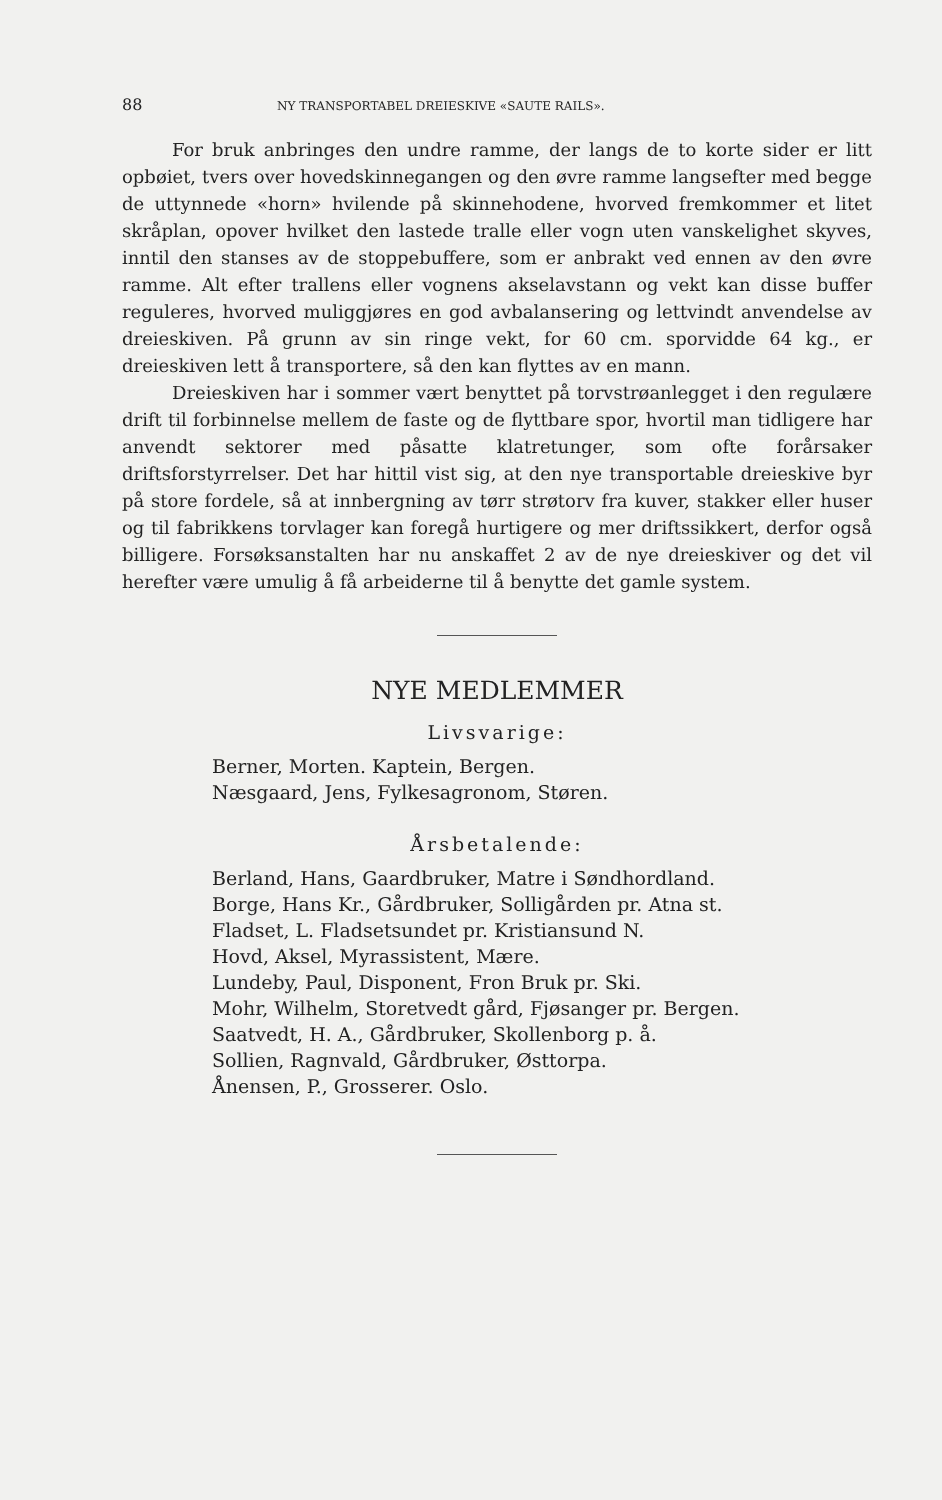88 NY TRANSPORTABEL DREIESKIVE «SAUTE RAILS».
For bruk anbringes den undre ramme, der langs de to korte sider er litt opbøiet, tvers over hovedskinnegangen og den øvre ramme langsefter med begge de uttynnede «horn» hvilende på skinnehodene, hvorved fremkommer et litet skråplan, opover hvilket den lastede tralle eller vogn uten vanskelighet skyves, inntil den stanses av de stoppebuffere, som er anbrakt ved ennen av den øvre ramme. Alt efter trallens eller vognens akselavstann og vekt kan disse buffer reguleres, hvorved muliggjøres en god avbalansering og lettvindt anvendelse av dreieskiven. På grunn av sin ringe vekt, for 60 cm. sporvidde 64 kg., er dreieskiven lett å transportere, så den kan flyttes av en mann.
Dreieskiven har i sommer vært benyttet på torvstrøanlegget i den regulære drift til forbinnelse mellem de faste og de flyttbare spor, hvortil man tidligere har anvendt sektorer med påsatte klatretunger, som ofte forårsaker driftsforstyrrelser. Det har hittil vist sig, at den nye transportable dreieskive byr på store fordele, så at innbergning av tørr strøtorv fra kuver, stakker eller huser og til fabrikkens torvlager kan foregå hurtigere og mer driftssikkert, derfor også billigere. Forsøksanstalten har nu anskaffet 2 av de nye dreieskiver og det vil herefter være umulig å få arbeiderne til å benytte det gamle system.
NYE MEDLEMMER
Livsvarige:
Berner, Morten. Kaptein, Bergen.
Næsgaard, Jens, Fylkesagronom, Støren.
Årsbetalende:
Berland, Hans, Gaardbruker, Matre i Søndhordland.
Borge, Hans Kr., Gårdbruker, Solligården pr. Atna st.
Fladset, L. Fladsetsundet pr. Kristiansund N.
Hovd, Aksel, Myrassistent, Mære.
Lundeby, Paul, Disponent, Fron Bruk pr. Ski.
Mohr, Wilhelm, Storetvedt gård, Fjøsanger pr. Bergen.
Saatvedt, H. A., Gårdbruker, Skollenborg p. å.
Sollien, Ragnvald, Gårdbruker, Østtorpa.
Ånensen, P., Grosserer. Oslo.